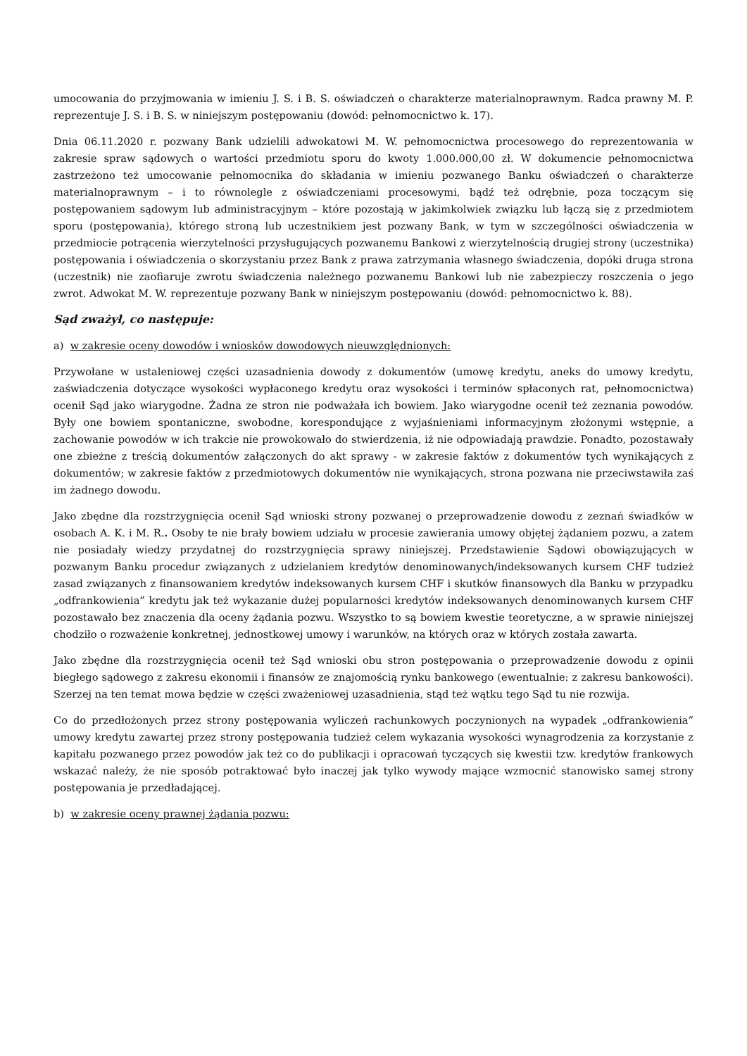umocowania do przyjmowania w imieniu J. S. i B. S. oświadczeń o charakterze materialnoprawnym. Radca prawny M. P. reprezentuje J. S. i B. S. w niniejszym postępowaniu (dowód: pełnomocnictwo k. 17).
Dnia 06.11.2020 r. pozwany Bank udzielili adwokatowi M. W. pełnomocnictwa procesowego do reprezentowania w zakresie spraw sądowych o wartości przedmiotu sporu do kwoty 1.000.000,00 zł. W dokumencie pełnomocnictwa zastrzeżono też umocowanie pełnomocnika do składania w imieniu pozwanego Banku oświadczeń o charakterze materialnoprawnym – i to równolegle z oświadczeniami procesowymi, bądź też odrębnie, poza toczącym się postępowaniem sądowym lub administracyjnym – które pozostają w jakimkolwiek związku lub łączą się z przedmiotem sporu (postępowania), którego stroną lub uczestnikiem jest pozwany Bank, w tym w szczególności oświadczenia w przedmiocie potrącenia wierzytelności przysługujących pozwanemu Bankowi z wierzytelnością drugiej strony (uczestnika) postępowania i oświadczenia o skorzystaniu przez Bank z prawa zatrzymania własnego świadczenia, dopóki druga strona (uczestnik) nie zaofiaruje zwrotu świadczenia należnego pozwanemu Bankowi lub nie zabezpieczy roszczenia o jego zwrot. Adwokat M. W. reprezentuje pozwany Bank w niniejszym postępowaniu (dowód: pełnomocnictwo k. 88).
Sąd zważył, co następuje:
a) w zakresie oceny dowodów i wniosków dowodowych nieuwzględnionych:
Przywołane w ustaleniowej części uzasadnienia dowody z dokumentów (umowę kredytu, aneks do umowy kredytu, zaświadczenia dotyczące wysokości wypłaconego kredytu oraz wysokości i terminów spłaconych rat, pełnomocnictwa) ocenił Sąd jako wiarygodne. Żadna ze stron nie podważała ich bowiem. Jako wiarygodne ocenił też zeznania powodów. Były one bowiem spontaniczne, swobodne, korespondujące z wyjaśnieniami informacyjnym złożonymi wstępnie, a zachowanie powodów w ich trakcie nie prowokowało do stwierdzenia, iż nie odpowiadają prawdzie. Ponadto, pozostawały one zbieżne z treścią dokumentów załączonych do akt sprawy - w zakresie faktów z dokumentów tych wynikających z dokumentów; w zakresie faktów z przedmiotowych dokumentów nie wynikających, strona pozwana nie przeciwstawiła zaś im żadnego dowodu.
Jako zbędne dla rozstrzygnięcia ocenił Sąd wnioski strony pozwanej o przeprowadzenie dowodu z zeznań świadków w osobach A. K. i M. R.. Osoby te nie brały bowiem udziału w procesie zawierania umowy objętej żądaniem pozwu, a zatem nie posiadały wiedzy przydatnej do rozstrzygnięcia sprawy niniejszej. Przedstawienie Sądowi obowiązujących w pozwanym Banku procedur związanych z udzielaniem kredytów denominowanych/indeksowanych kursem CHF tudzież zasad związanych z finansowaniem kredytów indeksowanych kursem CHF i skutków finansowych dla Banku w przypadku „odfrankowienia” kredytu jak też wykazanie dużej popularności kredytów indeksowanych denominowanych kursem CHF pozostawało bez znaczenia dla oceny żądania pozwu. Wszystko to są bowiem kwestie teoretyczne, a w sprawie niniejszej chodziło o rozważenie konkretnej, jednostkowej umowy i warunków, na których oraz w których została zawarta.
Jako zbędne dla rozstrzygnięcia ocenił też Sąd wnioski obu stron postępowania o przeprowadzenie dowodu z opinii biegłego sądowego z zakresu ekonomii i finansów ze znajomością rynku bankowego (ewentualnie: z zakresu bankowości). Szerzej na ten temat mowa będzie w części zważeniowej uzasadnienia, stąd też wątku tego Sąd tu nie rozwija.
Co do przedłożonych przez strony postępowania wyliczeń rachunkowych poczynionych na wypadek „odfrankowienia” umowy kredytu zawartej przez strony postępowania tudzież celem wykazania wysokości wynagrodzenia za korzystanie z kapitału pozwanego przez powodów jak też co do publikacji i opracowań tyczących się kwestii tzw. kredytów frankowych wskazać należy, że nie sposób potraktować było inaczej jak tylko wywody mające wzmocnić stanowisko samej strony postępowania je przedładającej.
b) w zakresie oceny prawnej żądania pozwu: